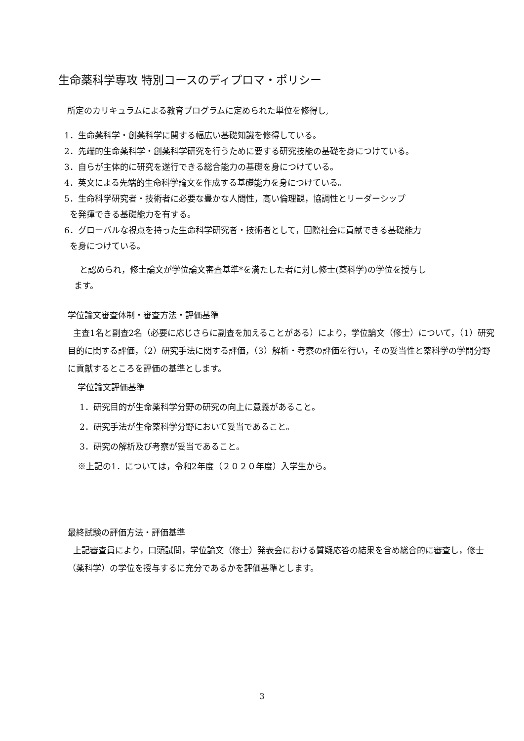生命薬科学専攻 特別コースのディプロマ・ポリシー
所定のカリキュラムによる教育プログラムに定められた単位を修得し,
1．生命薬科学・創薬科学に関する幅広い基礎知識を修得している。
2．先端的生命薬科学・創薬科学研究を行うために要する研究技能の基礎を身につけている。
3．自らが主体的に研究を遂行できる総合能力の基礎を身につけている。
4．英文による先端的生命科学論文を作成する基礎能力を身につけている。
5．生命科学研究者・技術者に必要な豊かな人間性，高い倫理観，協調性とリーダーシップ
を発揮できる基礎能力を有する。
6．グローバルな視点を持った生命科学研究者・技術者として，国際社会に貢献できる基礎能力
を身につけている。
と認められ，修士論文が学位論文審査基準*を満たした者に対し修士(薬科学)の学位を授与し
ます。
学位論文審査体制・審査方法・評価基準
主査1名と副査2名（必要に応じさらに副査を加えることがある）により，学位論文（修士）について，（1）研究目的に関する評価，（2）研究手法に関する評価，（3）解析・考察の評価を行い，その妥当性と薬科学の学問分野に貢献するところを評価の基準とします。
学位論文評価基準
1．研究目的が生命薬科学分野の研究の向上に意義があること。
2．研究手法が生命薬科学分野において妥当であること。
3．研究の解析及び考察が妥当であること。
※上記の1．については，令和2年度（２０２０年度）入学生から。
最終試験の評価方法・評価基準
上記審査員により，口頭試問，学位論文（修士）発表会における質疑応答の結果を含め総合的に審査し，修士（薬科学）の学位を授与するに充分であるかを評価基準とします。
3